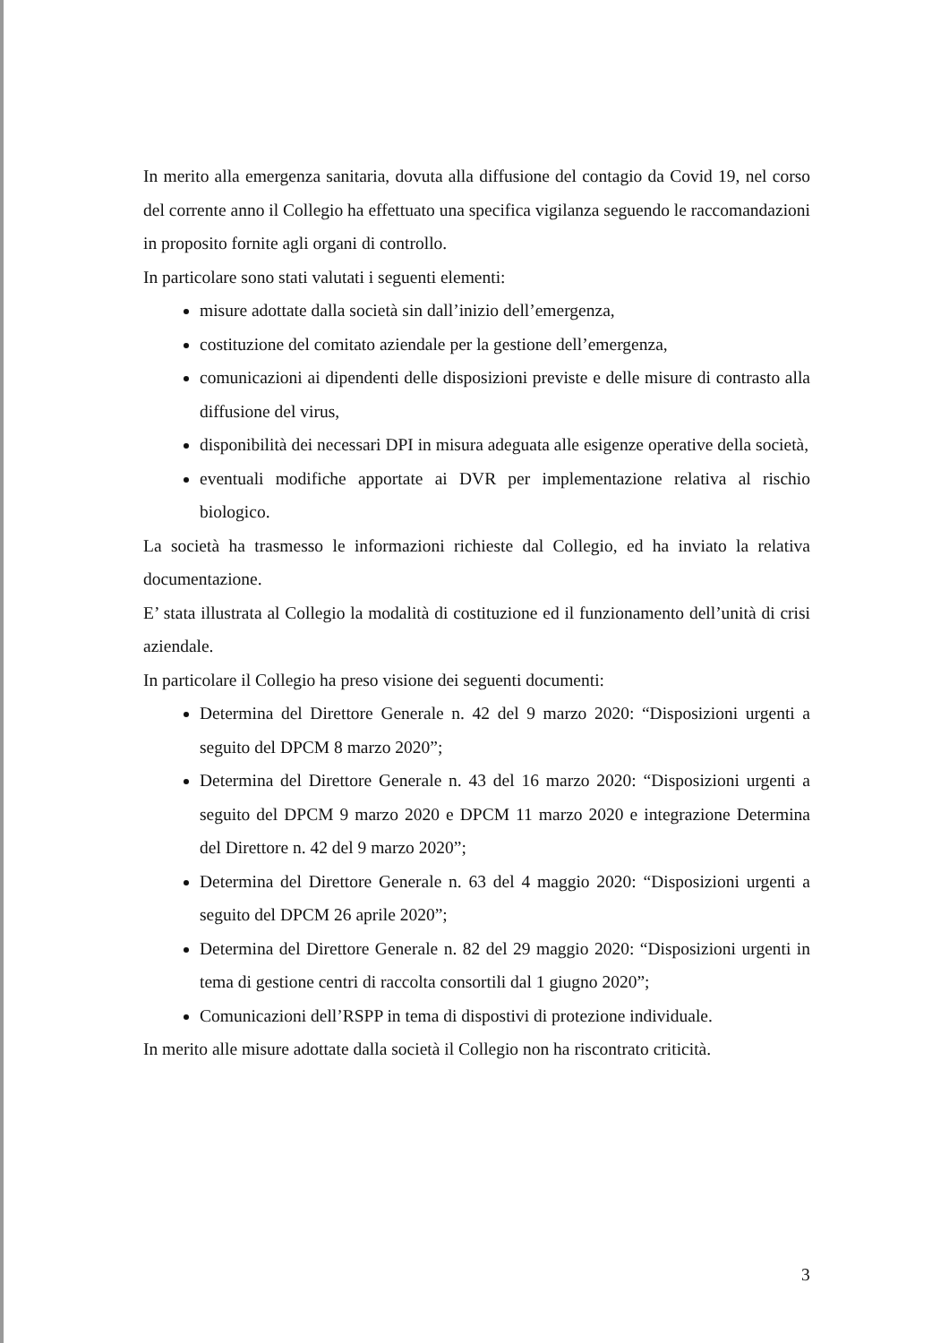In merito alla emergenza sanitaria, dovuta alla diffusione del contagio da Covid 19, nel corso del corrente anno il Collegio ha effettuato una specifica vigilanza seguendo le raccomandazioni in proposito fornite agli organi di controllo.
In particolare sono stati valutati i seguenti elementi:
misure adottate dalla società sin dall’inizio dell’emergenza,
costituzione del comitato aziendale per la gestione dell’emergenza,
comunicazioni ai dipendenti delle disposizioni previste e delle misure di contrasto alla diffusione del virus,
disponibilità dei necessari DPI in misura adeguata alle esigenze operative della società,
eventuali modifiche apportate ai DVR per implementazione relativa al rischio biologico.
La società ha trasmesso le informazioni richieste dal Collegio, ed ha inviato la relativa documentazione.
E’ stata illustrata al Collegio la modalità di costituzione ed il funzionamento dell’unità di crisi aziendale.
In particolare il Collegio ha preso visione dei seguenti documenti:
Determina del Direttore Generale n. 42 del 9 marzo 2020: “Disposizioni urgenti a seguito del DPCM 8 marzo 2020”;
Determina del Direttore Generale n. 43 del 16 marzo 2020: “Disposizioni urgenti a seguito del DPCM 9 marzo 2020 e DPCM 11 marzo 2020 e integrazione Determina del Direttore n. 42 del 9 marzo 2020”;
Determina del Direttore Generale n. 63 del 4 maggio 2020: “Disposizioni urgenti a seguito del DPCM 26 aprile 2020”;
Determina del Direttore Generale n. 82 del 29 maggio 2020: “Disposizioni urgenti in tema di gestione centri di raccolta consortili dal 1 giugno 2020”;
Comunicazioni dell’RSPP in tema di dispostivi di protezione individuale.
In merito alle misure adottate dalla società il Collegio non ha riscontrato criticità.
3